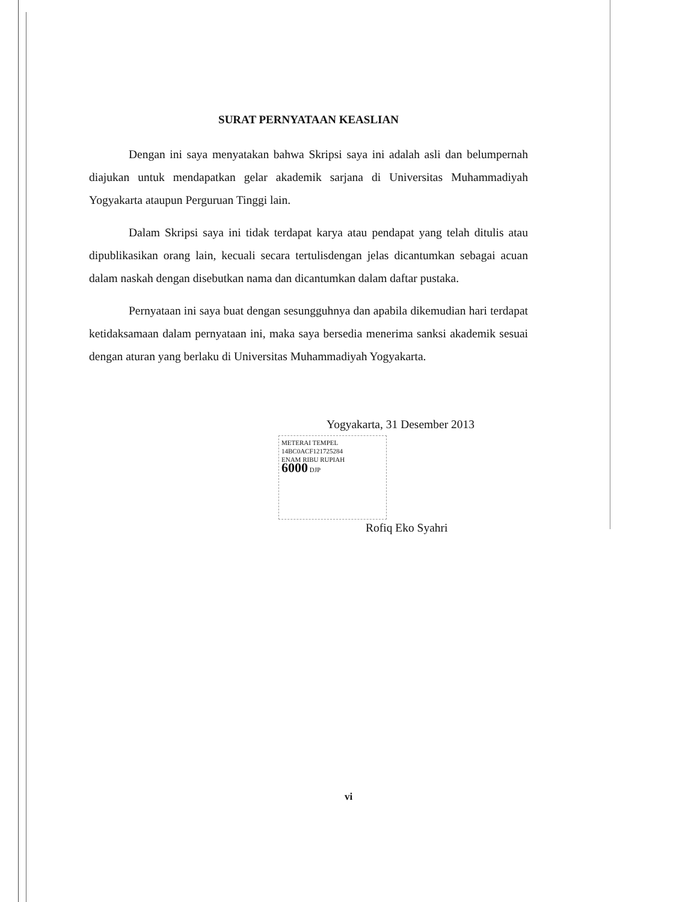SURAT PERNYATAAN KEASLIAN
Dengan ini saya menyatakan bahwa Skripsi saya ini adalah asli dan belumpernah diajukan untuk mendapatkan gelar akademik sarjana di Universitas Muhammadiyah Yogyakarta ataupun Perguruan Tinggi lain.
Dalam Skripsi saya ini tidak terdapat karya atau pendapat yang telah ditulis atau dipublikasikan orang lain, kecuali secara tertulisdengan jelas dicantumkan sebagai acuan dalam naskah dengan disebutkan nama dan dicantumkan dalam daftar pustaka.
Pernyataan ini saya buat dengan sesungguhnya dan apabila dikemudian hari terdapat ketidaksamaan dalam pernyataan ini, maka saya bersedia menerima sanksi akademik sesuai dengan aturan yang berlaku di Universitas Muhammadiyah Yogyakarta.
Yogyakarta, 31 Desember 2013
METERAI TEMPEL
14BC0ACF121725284
ENAM RIBU RUPIAH
6000 DJP
Rofiq Eko Syahri
vi